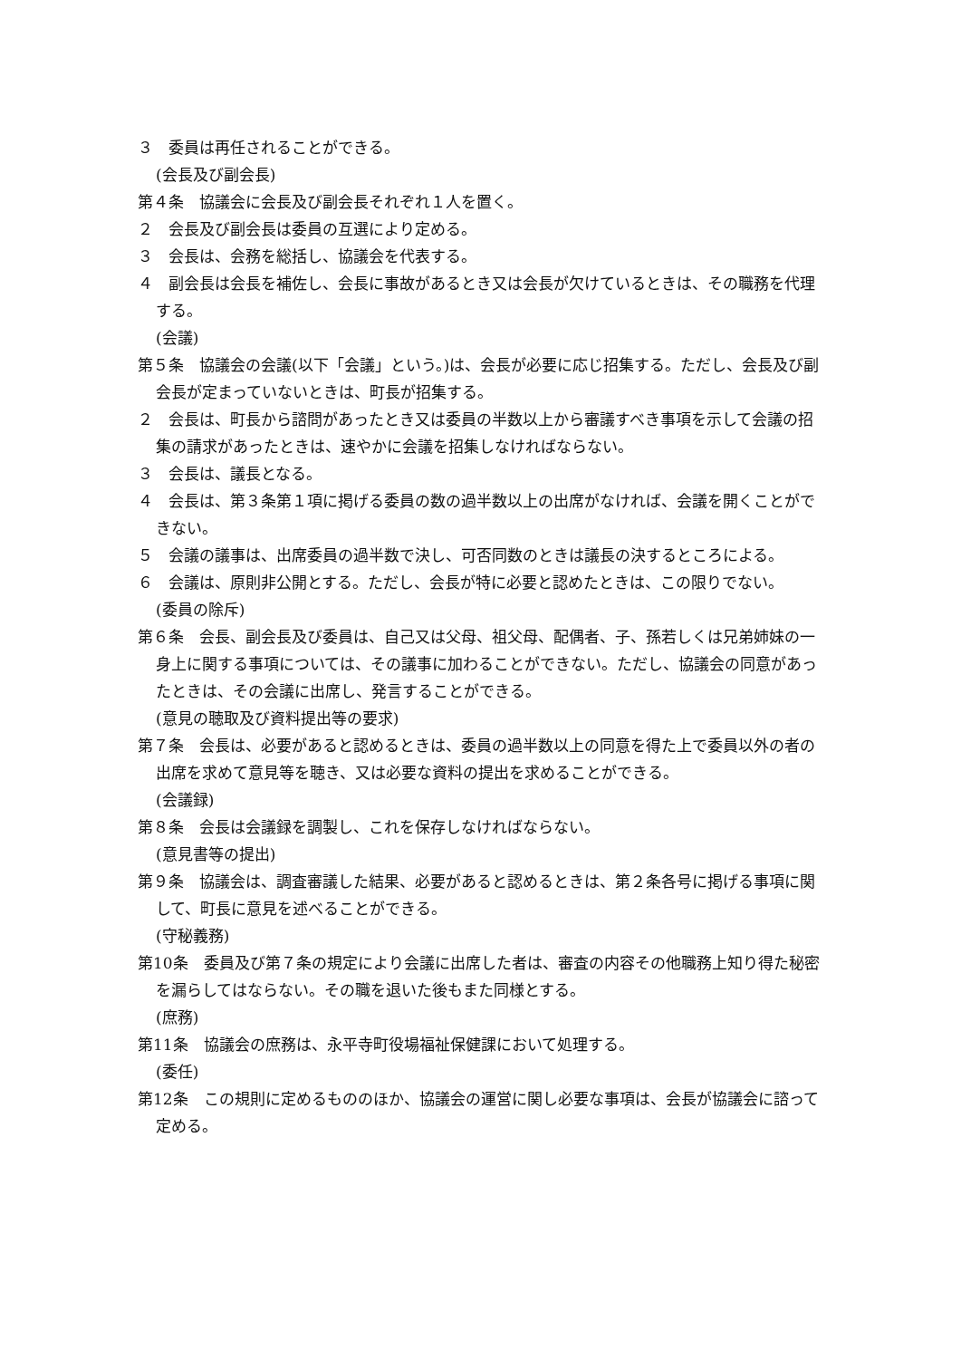３　委員は再任されることができる。
(会長及び副会長)
第４条　協議会に会長及び副会長それぞれ１人を置く。
２　会長及び副会長は委員の互選により定める。
３　会長は、会務を総括し、協議会を代表する。
４　副会長は会長を補佐し、会長に事故があるとき又は会長が欠けているときは、その職務を代理する。
(会議)
第５条　協議会の会議(以下「会議」という。)は、会長が必要に応じ招集する。ただし、会長及び副会長が定まっていないときは、町長が招集する。
２　会長は、町長から諮問があったとき又は委員の半数以上から審議すべき事項を示して会議の招集の請求があったときは、速やかに会議を招集しなければならない。
３　会長は、議長となる。
４　会長は、第３条第１項に掲げる委員の数の過半数以上の出席がなければ、会議を開くことができない。
５　会議の議事は、出席委員の過半数で決し、可否同数のときは議長の決するところによる。
６　会議は、原則非公開とする。ただし、会長が特に必要と認めたときは、この限りでない。
(委員の除斥)
第６条　会長、副会長及び委員は、自己又は父母、祖父母、配偶者、子、孫若しくは兄弟姉妹の一身上に関する事項については、その議事に加わることができない。ただし、協議会の同意があったときは、その会議に出席し、発言することができる。
(意見の聴取及び資料提出等の要求)
第７条　会長は、必要があると認めるときは、委員の過半数以上の同意を得た上で委員以外の者の出席を求めて意見等を聴き、又は必要な資料の提出を求めることができる。
(会議録)
第８条　会長は会議録を調製し、これを保存しなければならない。
(意見書等の提出)
第９条　協議会は、調査審議した結果、必要があると認めるときは、第２条各号に掲げる事項に関して、町長に意見を述べることができる。
(守秘義務)
第10条　委員及び第７条の規定により会議に出席した者は、審査の内容その他職務上知り得た秘密を漏らしてはならない。その職を退いた後もまた同様とする。
(庶務)
第11条　協議会の庶務は、永平寺町役場福祉保健課において処理する。
(委任)
第12条　この規則に定めるもののほか、協議会の運営に関し必要な事項は、会長が協議会に諮って定める。